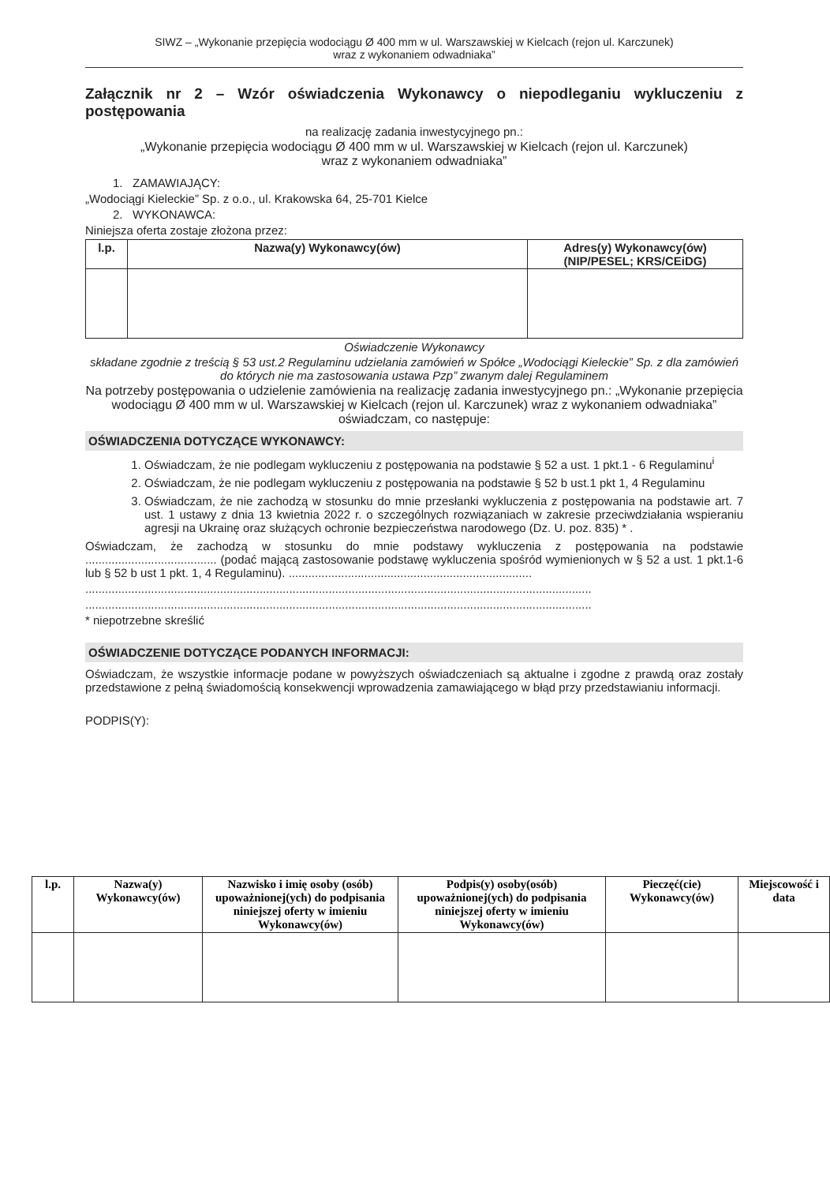SIWZ – „Wykonanie przepięcia wodociągu Ø 400 mm w ul. Warszawskiej w Kielcach (rejon ul. Karczunek)
wraz z wykonaniem odwadniaka”
Załącznik nr 2 – Wzór oświadczenia Wykonawcy o niepodleganiu wykluczeniu z postępowania
na realizację zadania inwestycyjnego pn.:
„Wykonanie przepięcia wodociągu Ø 400 mm w ul. Warszawskiej w Kielcach (rejon ul. Karczunek)
wraz z wykonaniem odwadniaka”
1. ZAMAWIAJĄCY:
„Wodociągi Kieleckie” Sp. z o.o., ul. Krakowska 64, 25-701 Kielce
2. WYKONAWCA:
Niniejsza oferta zostaje złożona przez:
| l.p. | Nazwa(y) Wykonawcy(ów) | Adres(y) Wykonawcy(ów) (NIP/PESEL; KRS/CEiDG) |
| --- | --- | --- |
Oświadczenie Wykonawcy
składane zgodnie z treścią § 53 ust.2 Regulaminu udzielania zamówień w Spółce „Wodociągi Kieleckie” Sp. z dla zamówień do których nie ma zastosowania ustawa Pzp” zwanym dalej Regulaminem
Na potrzeby postępowania o udzielenie zamówienia na realizację zadania inwestycyjnego pn.: „Wykonanie przepięcia wodociągu Ø 400 mm w ul. Warszawskiej w Kielcach (rejon ul. Karczunek) wraz z wykonaniem odwadniaka” oświadczam, co następuje:
OŚWIADCZENIA DOTYCZĄCE WYKONAWCY:
1. Oświadczam, że nie podlegam wykluczeniu z postępowania na podstawie § 52 a ust. 1 pkt.1 - 6 Regulaminu<sup>i</sup>
2. Oświadczam, że nie podlegam wykluczeniu z postępowania na podstawie § 52 b ust.1 pkt 1, 4 Regulaminu
3. Oświadczam, że nie zachodzą w stosunku do mnie przesłanki wykluczenia z postępowania na podstawie art. 7 ust. 1 ustawy z dnia 13 kwietnia 2022 r. o szczególnych rozwiązaniach w zakresie przeciwdziałania wspieraniu agresji na Ukrainę oraz służących ochronie bezpieczeństwa narodowego (Dz. U. poz. 835) * .
Oświadczam, że zachodzą w stosunku do mnie podstawy wykluczenia z postępowania na podstawie ........................................ (podać mającą zastosowanie podstawę wykluczenia spośród wymienionych w § 52 a ust. 1 pkt.1-6 lub § 52 b ust 1 pkt. 1, 4 Regulaminu). ..........................................................................
..........................................................................................................................................................
..........................................................................................................................................................
* niepotrzebne skreślić
OŚWIADCZENIE DOTYCZĄCE PODANYCH INFORMACJI:
Oświadczam, że wszystkie informacje podane w powyższych oświadczeniach są aktualne i zgodne z prawdą oraz zostały przedstawione z pełną świadomością konsekwencji wprowadzenia zamawiającego w błąd przy przedstawianiu informacji.
PODPIS(Y):
| l.p. | Nazwa(y) Wykonawcy(ów) | Nazwisko i imię osoby (osób) upoważnionej(ych) do podpisania niniejszej oferty w imieniu Wykonawcy(ów) | Podpis(y) osoby(osób) upoważnionej(ych) do podpisania niniejszej oferty w imieniu Wykonawcy(ów) | Pieczęć(cie) Wykonawcy(ów) | Miejscowość i data |
| --- | --- | --- | --- | --- | --- |